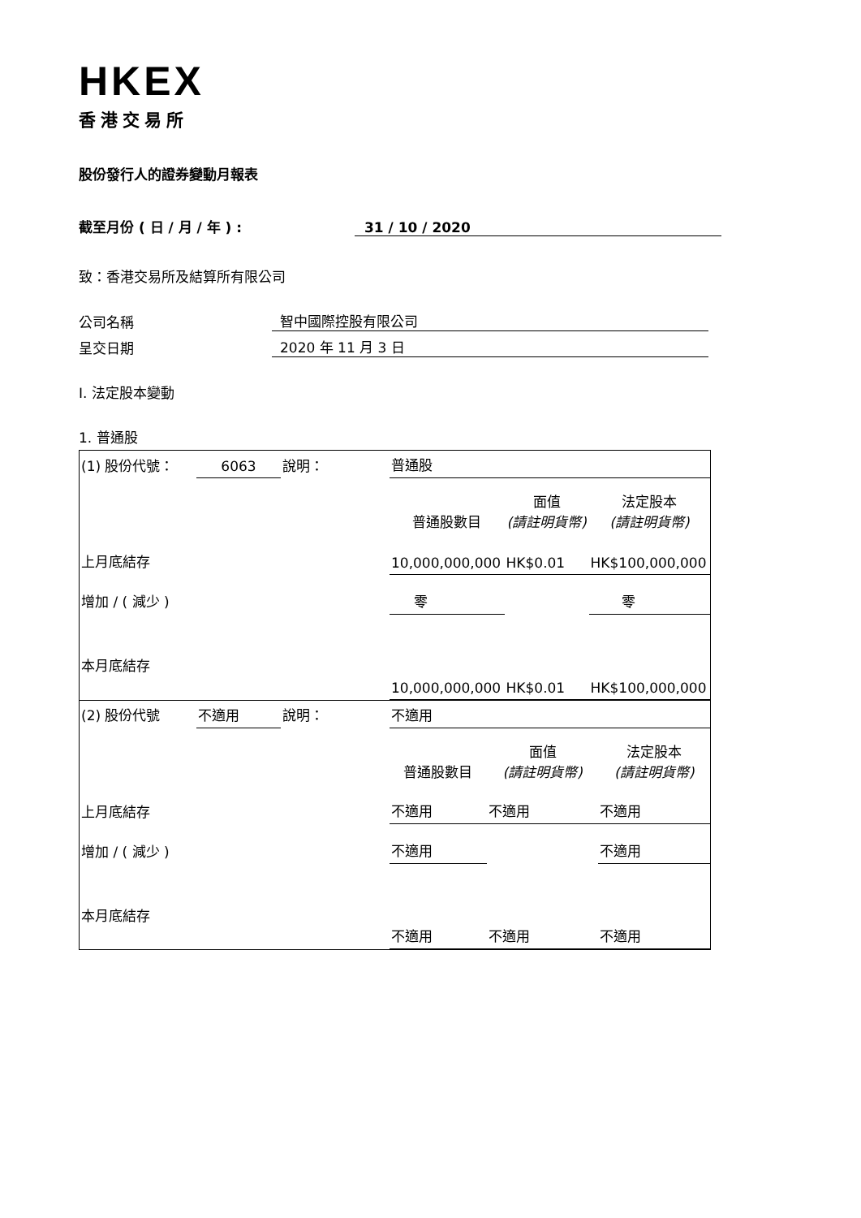HKEX
香港交易所
股份發行人的證券變動月報表
截至月份 ( 日 / 月 / 年 ) : 31 / 10 / 2020
致：香港交易所及結算所有限公司
公司名稱 智中國際控股有限公司
呈交日期 2020 年 11 月 3 日
I. 法定股本變動
1. 普通股
| (1) 股份代號： | 6063 | 說明： | 普通股 | | |
| | | | 普通股數目 | 面值 (請註明貨幣) | 法定股本 (請註明貨幣) |
| 上月底結存 | | | 10,000,000,000 | HK$0.01 | HK$100,000,000 |
| 增加 / ( 減少 ) | | | 零 | | 零 |
| 本月底結存 | | | 10,000,000,000 | HK$0.01 | HK$100,000,000 |
| (2) 股份代號 | 不適用 | 說明： | 不適用 | | |
| | | | 普通股數目 | 面值 (請註明貨幣) | 法定股本 (請註明貨幣) |
| 上月底結存 | | | 不適用 | 不適用 | 不適用 |
| 增加 / ( 減少 ) | | | 不適用 | | 不適用 |
| 本月底結存 | | | 不適用 | 不適用 | 不適用 |